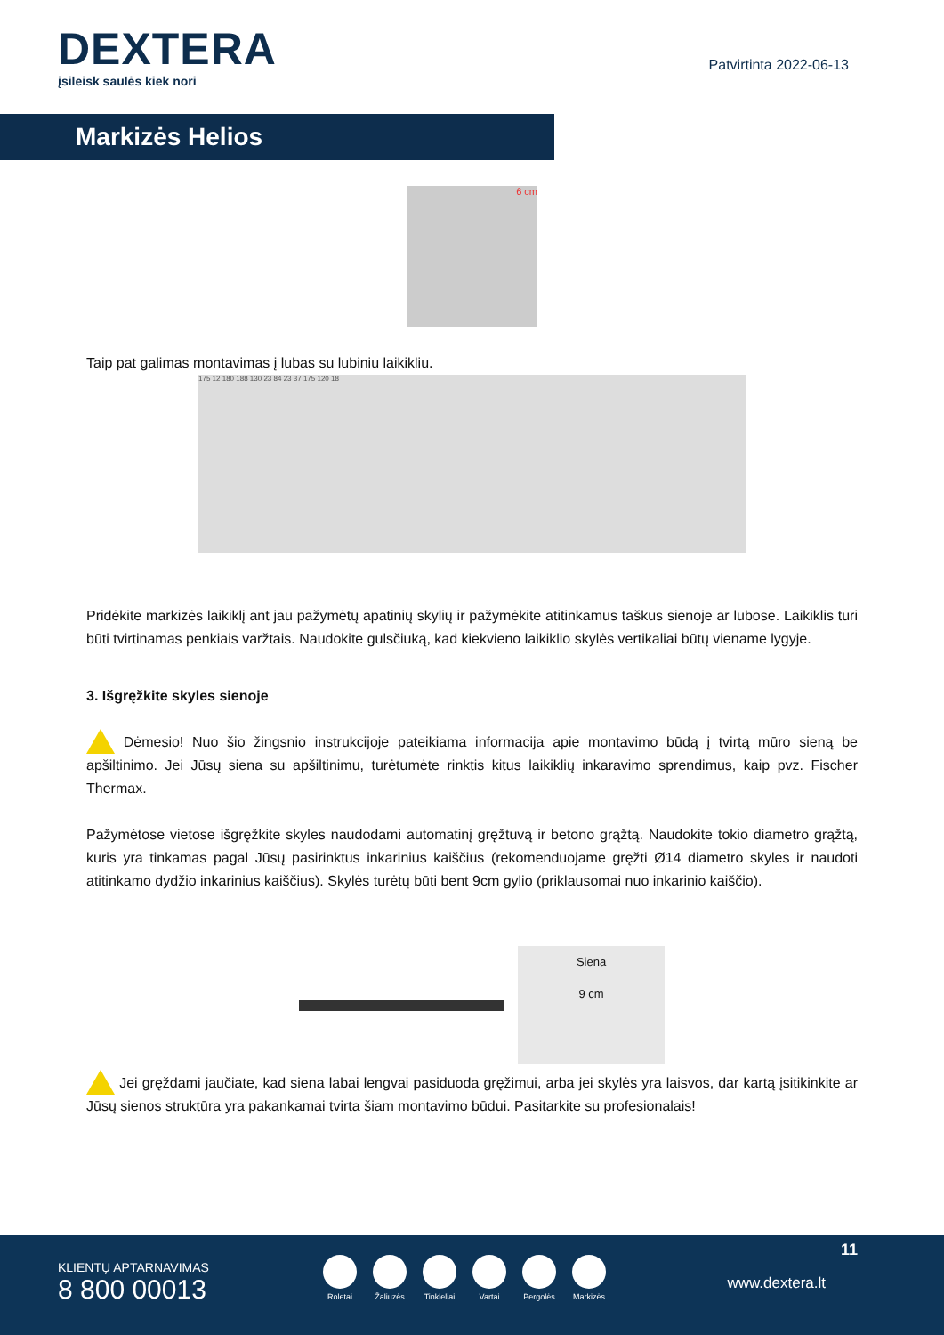DEXTERA
įsileisk saulės kiek nori
Patvirtinta 2022-06-13
Markizės Helios
6 cm
Taip pat galimas montavimas į lubas su lubiniu laikikliu.
175 12 180 188 130 23 84 23 37 175 120 18
Pridėkite markizės laikiklį ant jau pažymėtų apatinių skylių ir pažymėkite atitinkamus taškus sienoje ar lubose. Laikiklis turi būti tvirtinamas penkiais varžtais. Naudokite gulsčiuką, kad kiekvieno laikiklio skylės vertikaliai būtų viename lygyje.
3. Išgręžkite skyles sienoje
Dėmesio! Nuo šio žingsnio instrukcijoje pateikiama informacija apie montavimo būdą į tvirtą mūro sieną be apšiltinimo. Jei Jūsų siena su apšiltinimu, turėtumėte rinktis kitus laikiklių inkaravimo sprendimus, kaip pvz. Fischer Thermax.
Pažymėtose vietose išgręžkite skyles naudodami automatinį gręžtuvą ir betono grąžtą. Naudokite tokio diametro grąžtą, kuris yra tinkamas pagal Jūsų pasirinktus inkarinius kaiščius (rekomenduojame gręžti Ø14 diametro skyles ir naudoti atitinkamo dydžio inkarinius kaiščius). Skylės turėtų būti bent 9cm gylio (priklausomai nuo inkarinio kaiščio).
Siena
9 cm
Jei gręždami jaučiate, kad siena labai lengvai pasiduoda gręžimui, arba jei skylės yra laisvos, dar kartą įsitikinkite ar Jūsų sienos struktūra yra pakankamai tvirta šiam montavimo būdui. Pasitarkite su profesionalais!
KLIENTŲ APTARNAVIMAS
8 800 00013
Roletai Žaliuzės Tinkleliai Vartai Pergolės Markizės
11
www.dextera.lt